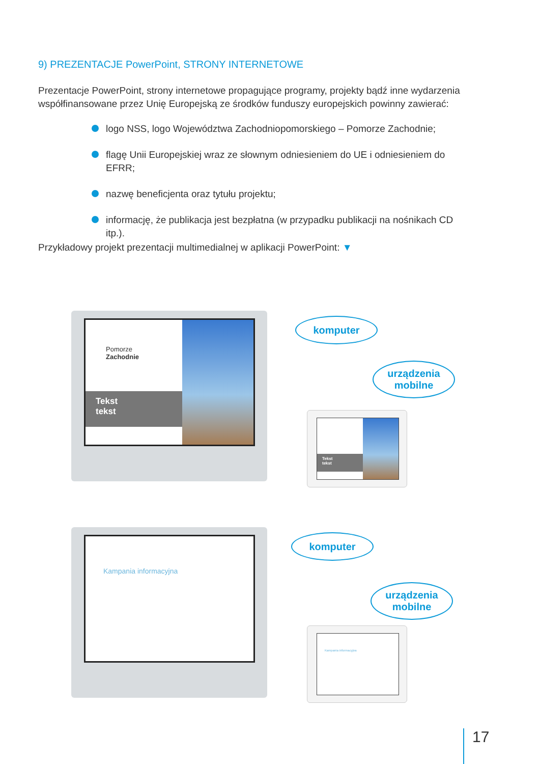9) PREZENTACJE PowerPoint, STRONY INTERNETOWE
Prezentacje PowerPoint, strony internetowe propagujące programy, projekty bądź inne wydarzenia współfinansowane przez Unię Europejską ze środków funduszy europejskich powinny zawierać:
logo NSS, logo Województwa Zachodniopomorskiego – Pomorze Zachodnie;
flagę Unii Europejskiej wraz ze słownym odniesieniem do UE i odniesieniem do EFRR;
nazwę beneficjenta oraz tytułu projektu;
informację, że publikacja jest bezpłatna (w przypadku publikacji na nośnikach CD itp.).
Przykładowy projekt prezentacji multimedialnej w aplikacji PowerPoint: ▼
Pomorze
Zachodnie
Tekst
tekst
komputer
urządzenia
mobilne
Tekst
tekst
Kampania informacyjna
komputer
urządzenia
mobilne
Kampania informacyjna
17